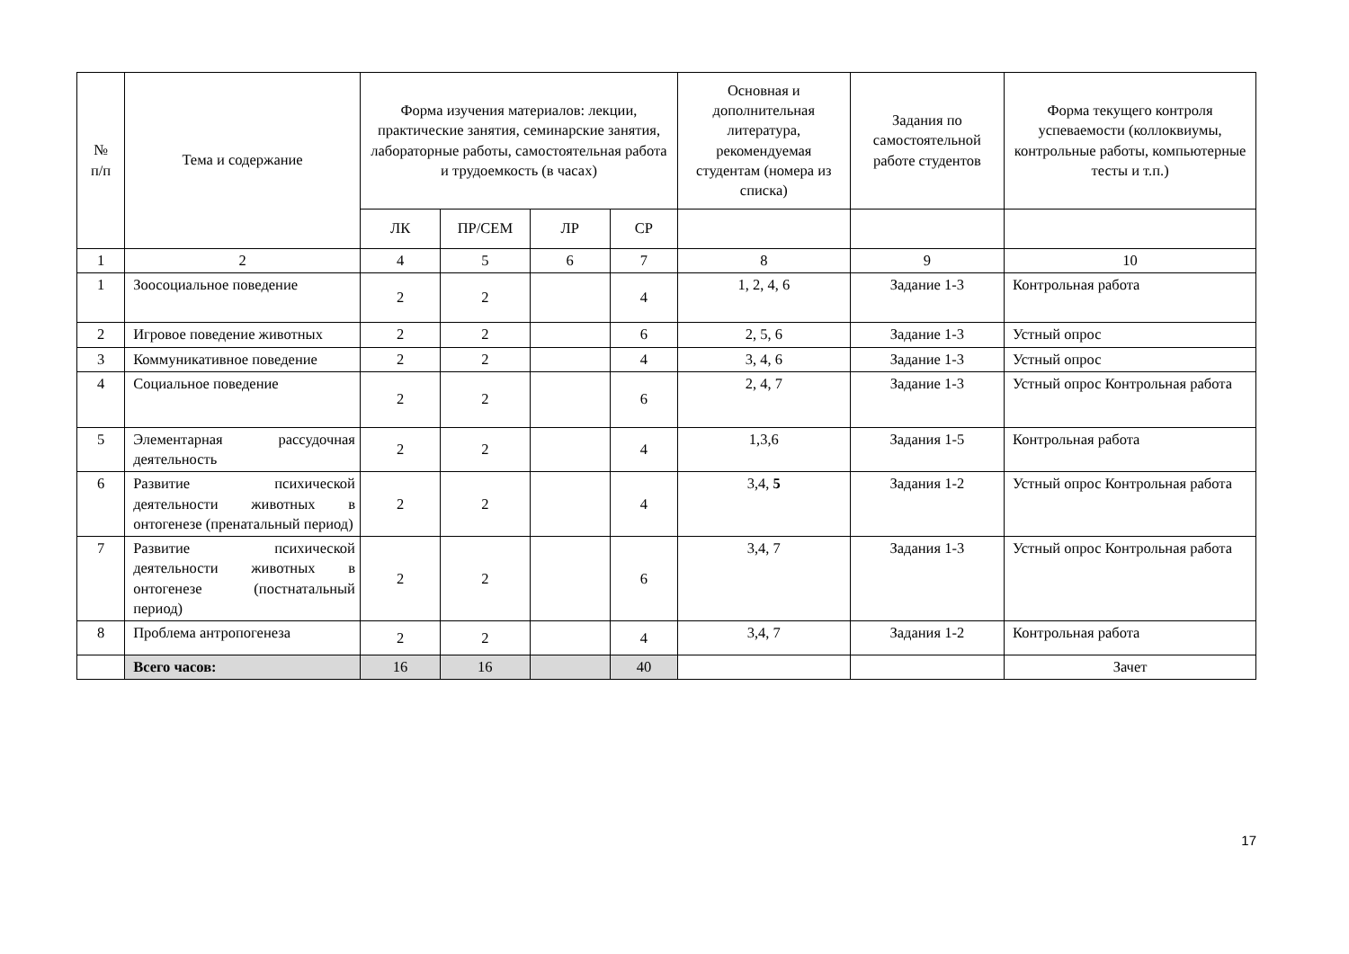| № п/п | Тема и содержание | Форма изучения материалов: лекции, практические занятия, семинарские занятия, лабораторные работы, самостоятельная работа и трудоемкость (в часах) | | | | Основная и дополнительная литература, рекомендуемая студентам (номера из списка) | Задания по самостоятельной работе студентов | Форма текущего контроля успеваемости (коллоквиумы, контрольные работы, компьютерные тесты и т.п.) |
| --- | --- | --- | --- | --- | --- | --- | --- | --- |
| | | ЛК | ПР/СЕМ | ЛР | СР | | | |
| 1 | 2 | 4 | 5 | 6 | 7 | 8 | 9 | 10 |
| 1 | Зоосоциальное поведение | 2 | 2 | | 4 | 1, 2, 4, 6 | Задание 1-3 | Контрольная работа |
| 2 | Игровое поведение животных | 2 | 2 | | 6 | 2, 5, 6 | Задание 1-3 | Устный опрос |
| 3 | Коммуникативное поведение | 2 | 2 | | 4 | 3, 4, 6 | Задание 1-3 | Устный опрос |
| 4 | Социальное поведение | 2 | 2 | | 6 | 2, 4, 7 | Задание 1-3 | Устный опрос Контрольная работа |
| 5 | Элементарная рассудочная деятельность | 2 | 2 | | 4 | 1,3,6 | Задания 1-5 | Контрольная работа |
| 6 | Развитие психической деятельности животных в онтогенезе (пренатальный период) | 2 | 2 | | 4 | 3,4, 5 | Задания 1-2 | Устный опрос Контрольная работа |
| 7 | Развитие психической деятельности животных в онтогенезе (постнатальный период) | 2 | 2 | | 6 | 3,4, 7 | Задания 1-3 | Устный опрос Контрольная работа |
| 8 | Проблема антропогенеза | 2 | 2 | | 4 | 3,4, 7 | Задания 1-2 | Контрольная работа |
| | Всего часов: | 16 | 16 | | 40 | | | Зачет |
17